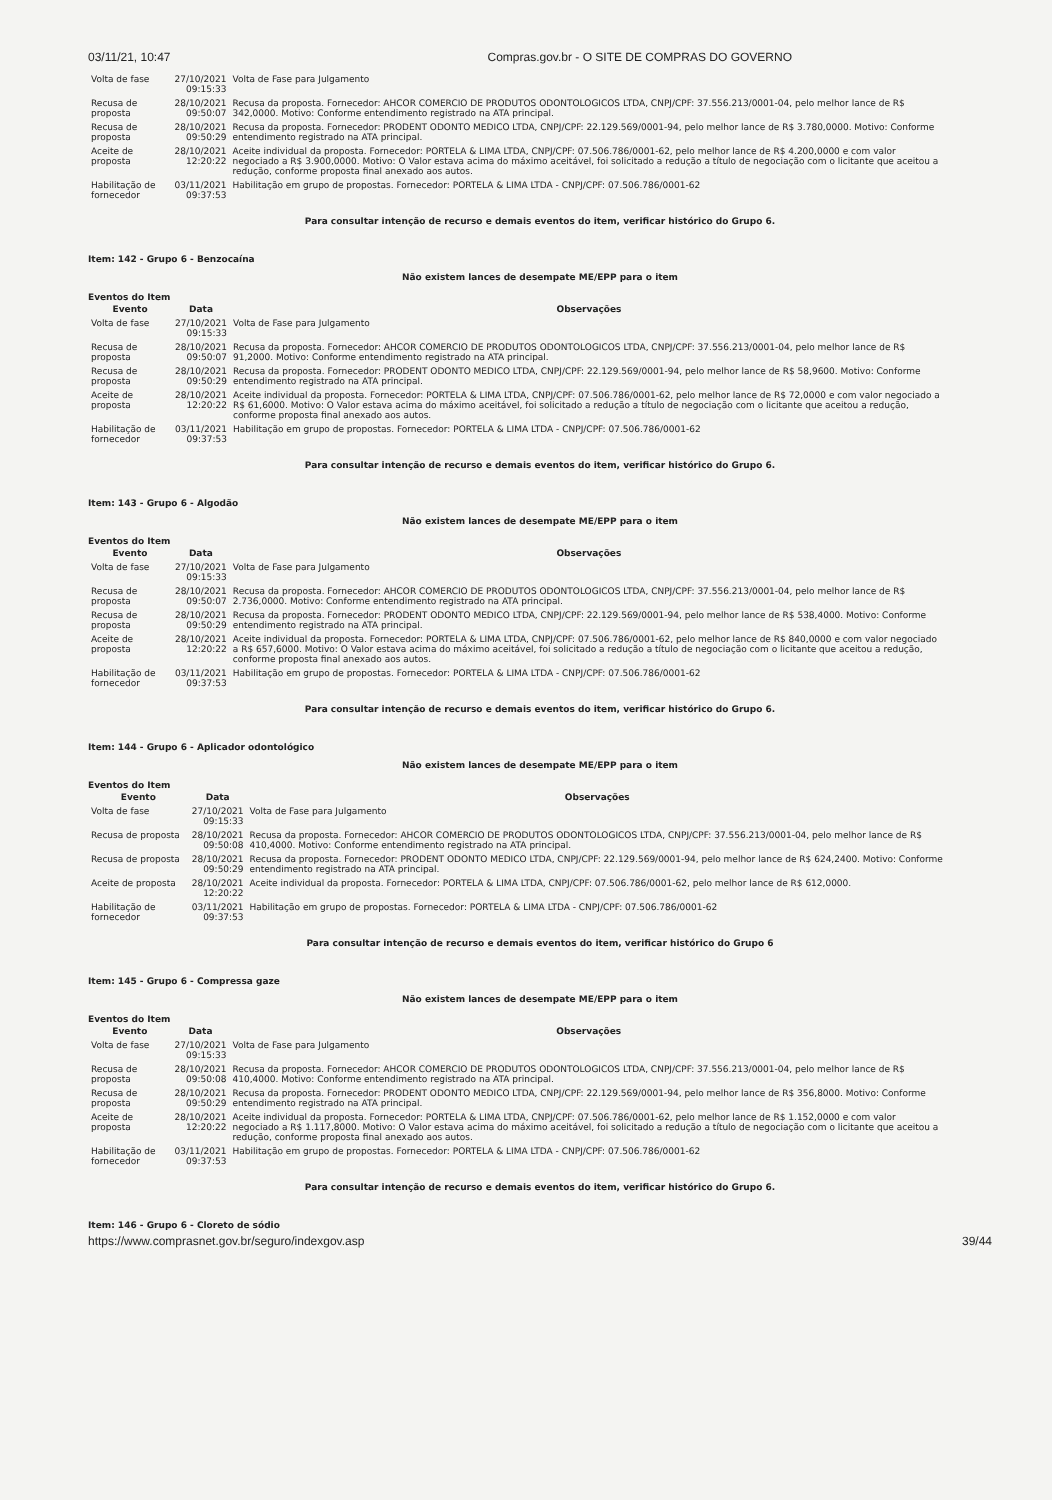03/11/21, 10:47 Compras.gov.br - O SITE DE COMPRAS DO GOVERNO
| Volta de fase | 27/10/2021 09:15:33 | Volta de Fase para Julgamento |
| Recusa de proposta | 28/10/2021 09:50:07 | Recusa da proposta. Fornecedor: AHCOR COMERCIO DE PRODUTOS ODONTOLOGICOS LTDA, CNPJ/CPF: 37.556.213/0001-04, pelo melhor lance de R$ 342,0000. Motivo: Conforme entendimento registrado na ATA principal. |
| Recusa de proposta | 28/10/2021 09:50:29 | Recusa da proposta. Fornecedor: PRODENT ODONTO MEDICO LTDA, CNPJ/CPF: 22.129.569/0001-94, pelo melhor lance de R$ 3.780,0000. Motivo: Conforme entendimento registrado na ATA principal. |
| Aceite de proposta | 28/10/2021 12:20:22 | Aceite individual da proposta. Fornecedor: PORTELA & LIMA LTDA, CNPJ/CPF: 07.506.786/0001-62, pelo melhor lance de R$ 4.200,0000 e com valor negociado a R$ 3.900,0000. Motivo: O Valor estava acima do máximo aceitável, foi solicitado a redução a título de negociação com o licitante que aceitou a redução, conforme proposta final anexado aos autos. |
| Habilitação de fornecedor | 03/11/2021 09:37:53 | Habilitação em grupo de propostas. Fornecedor: PORTELA & LIMA LTDA - CNPJ/CPF: 07.506.786/0001-62 |
Para consultar intenção de recurso e demais eventos do item, verificar histórico do Grupo 6.
Item: 142 - Grupo 6 - Benzocaína
Não existem lances de desempate ME/EPP para o item
Eventos do Item
| Evento | Data | Observações |
| --- | --- | --- |
| Volta de fase | 27/10/2021 09:15:33 | Volta de Fase para Julgamento |
| Recusa de proposta | 28/10/2021 09:50:07 | Recusa da proposta. Fornecedor: AHCOR COMERCIO DE PRODUTOS ODONTOLOGICOS LTDA, CNPJ/CPF: 37.556.213/0001-04, pelo melhor lance de R$ 91,2000. Motivo: Conforme entendimento registrado na ATA principal. |
| Recusa de proposta | 28/10/2021 09:50:29 | Recusa da proposta. Fornecedor: PRODENT ODONTO MEDICO LTDA, CNPJ/CPF: 22.129.569/0001-94, pelo melhor lance de R$ 58,9600. Motivo: Conforme entendimento registrado na ATA principal. |
| Aceite de proposta | 28/10/2021 12:20:22 | Aceite individual da proposta. Fornecedor: PORTELA & LIMA LTDA, CNPJ/CPF: 07.506.786/0001-62, pelo melhor lance de R$ 72,0000 e com valor negociado a R$ 61,6000. Motivo: O Valor estava acima do máximo aceitável, foi solicitado a redução a título de negociação com o licitante que aceitou a redução, conforme proposta final anexado aos autos. |
| Habilitação de fornecedor | 03/11/2021 09:37:53 | Habilitação em grupo de propostas. Fornecedor: PORTELA & LIMA LTDA - CNPJ/CPF: 07.506.786/0001-62 |
Para consultar intenção de recurso e demais eventos do item, verificar histórico do Grupo 6.
Item: 143 - Grupo 6 - Algodão
Não existem lances de desempate ME/EPP para o item
Eventos do Item
| Evento | Data | Observações |
| --- | --- | --- |
| Volta de fase | 27/10/2021 09:15:33 | Volta de Fase para Julgamento |
| Recusa de proposta | 28/10/2021 09:50:07 | Recusa da proposta. Fornecedor: AHCOR COMERCIO DE PRODUTOS ODONTOLOGICOS LTDA, CNPJ/CPF: 37.556.213/0001-04, pelo melhor lance de R$ 2.736,0000. Motivo: Conforme entendimento registrado na ATA principal. |
| Recusa de proposta | 28/10/2021 09:50:29 | Recusa da proposta. Fornecedor: PRODENT ODONTO MEDICO LTDA, CNPJ/CPF: 22.129.569/0001-94, pelo melhor lance de R$ 538,4000. Motivo: Conforme entendimento registrado na ATA principal. |
| Aceite de proposta | 28/10/2021 12:20:22 | Aceite individual da proposta. Fornecedor: PORTELA & LIMA LTDA, CNPJ/CPF: 07.506.786/0001-62, pelo melhor lance de R$ 840,0000 e com valor negociado a R$ 657,6000. Motivo: O Valor estava acima do máximo aceitável, foi solicitado a redução a título de negociação com o licitante que aceitou a redução, conforme proposta final anexado aos autos. |
| Habilitação de fornecedor | 03/11/2021 09:37:53 | Habilitação em grupo de propostas. Fornecedor: PORTELA & LIMA LTDA - CNPJ/CPF: 07.506.786/0001-62 |
Para consultar intenção de recurso e demais eventos do item, verificar histórico do Grupo 6.
Item: 144 - Grupo 6 - Aplicador odontológico
Não existem lances de desempate ME/EPP para o item
Eventos do Item
| Evento | Data | Observações |
| --- | --- | --- |
| Volta de fase | 27/10/2021 09:15:33 | Volta de Fase para Julgamento |
| Recusa de proposta | 28/10/2021 09:50:08 | Recusa da proposta. Fornecedor: AHCOR COMERCIO DE PRODUTOS ODONTOLOGICOS LTDA, CNPJ/CPF: 37.556.213/0001-04, pelo melhor lance de R$ 410,4000. Motivo: Conforme entendimento registrado na ATA principal. |
| Recusa de proposta | 28/10/2021 09:50:29 | Recusa da proposta. Fornecedor: PRODENT ODONTO MEDICO LTDA, CNPJ/CPF: 22.129.569/0001-94, pelo melhor lance de R$ 624,2400. Motivo: Conforme entendimento registrado na ATA principal. |
| Aceite de proposta | 28/10/2021 12:20:22 | Aceite individual da proposta. Fornecedor: PORTELA & LIMA LTDA, CNPJ/CPF: 07.506.786/0001-62, pelo melhor lance de R$ 612,0000. |
| Habilitação de fornecedor | 03/11/2021 09:37:53 | Habilitação em grupo de propostas. Fornecedor: PORTELA & LIMA LTDA - CNPJ/CPF: 07.506.786/0001-62 |
Para consultar intenção de recurso e demais eventos do item, verificar histórico do Grupo 6
Item: 145 - Grupo 6 - Compressa gaze
Não existem lances de desempate ME/EPP para o item
Eventos do Item
| Evento | Data | Observações |
| --- | --- | --- |
| Volta de fase | 27/10/2021 09:15:33 | Volta de Fase para Julgamento |
| Recusa de proposta | 28/10/2021 09:50:08 | Recusa da proposta. Fornecedor: AHCOR COMERCIO DE PRODUTOS ODONTOLOGICOS LTDA, CNPJ/CPF: 37.556.213/0001-04, pelo melhor lance de R$ 410,4000. Motivo: Conforme entendimento registrado na ATA principal. |
| Recusa de proposta | 28/10/2021 09:50:29 | Recusa da proposta. Fornecedor: PRODENT ODONTO MEDICO LTDA, CNPJ/CPF: 22.129.569/0001-94, pelo melhor lance de R$ 356,8000. Motivo: Conforme entendimento registrado na ATA principal. |
| Aceite de proposta | 28/10/2021 12:20:22 | Aceite individual da proposta. Fornecedor: PORTELA & LIMA LTDA, CNPJ/CPF: 07.506.786/0001-62, pelo melhor lance de R$ 1.152,0000 e com valor negociado a R$ 1.117,8000. Motivo: O Valor estava acima do máximo aceitável, foi solicitado a redução a título de negociação com o licitante que aceitou a redução, conforme proposta final anexado aos autos. |
| Habilitação de fornecedor | 03/11/2021 09:37:53 | Habilitação em grupo de propostas. Fornecedor: PORTELA & LIMA LTDA - CNPJ/CPF: 07.506.786/0001-62 |
Para consultar intenção de recurso e demais eventos do item, verificar histórico do Grupo 6.
Item: 146 - Grupo 6 - Cloreto de sódio
https://www.comprasnet.gov.br/seguro/indexgov.asp 39/44